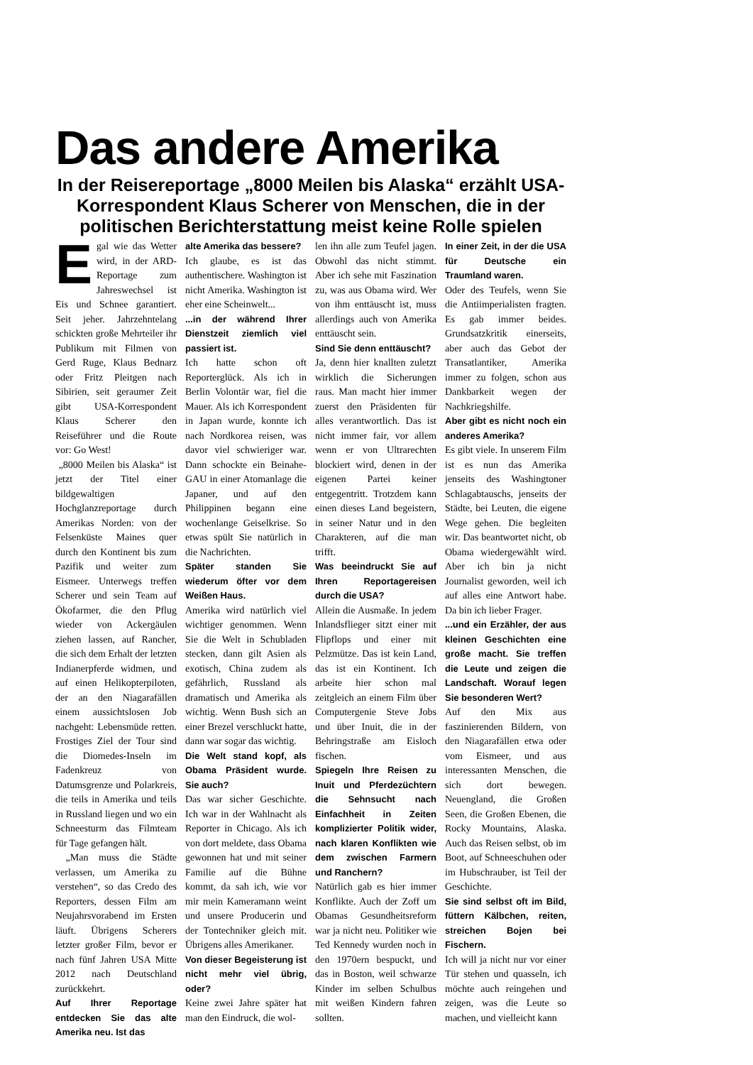Das andere Amerika
In der Reisereportage „8000 Meilen bis Alaska“ erzählt USA-Korrespondent Klaus Scherer von Menschen, die in der politischen Berichterstattung meist keine Rolle spielen
Egal wie das Wetter wird, in der ARD-Reportage zum Jahreswechsel ist Eis und Schnee garantiert. Seit jeher. Jahrzehntelang schickten große Mehrteiler ihr Publikum mit Filmen von Gerd Ruge, Klaus Bednarz oder Fritz Pleitgen nach Sibirien, seit geraumer Zeit gibt USA-Korrespondent Klaus Scherer den Reiseführer und die Route vor: Go West!
„8000 Meilen bis Alaska“ ist jetzt der Titel einer bildgewaltigen Hochglanzreportage durch Amerikas Norden: von der Felsenküste Maines quer durch den Kontinent bis zum Pazifik und weiter zum Eismeer. Unterwegs treffen Scherer und sein Team auf Ökofarmer, die den Pflug wieder von Ackergäulen ziehen lassen, auf Rancher, die sich dem Erhalt der letzten Indianerpferde widmen, und auf einen Helikopterpiloten, der an den Niagarafällen einem aussichtslosen Job nachgeht: Lebensmüde retten. Frostiges Ziel der Tour sind die Diomedes-Inseln im Fadenkreuz von Datumsgrenze und Polarkreis, die teils in Amerika und teils in Russland liegen und wo ein Schneesturm das Filmteam für Tage gefangen hält.
„Man muss die Städte verlassen, um Amerika zu verstehen“, so das Credo des Reporters, dessen Film am Neujahrsvorabend im Ersten läuft. Übrigens Scherers letzter großer Film, bevor er nach fünf Jahren USA Mitte 2012 nach Deutschland zurückkehrt.
Auf Ihrer Reportage entdecken Sie das alte Amerika neu. Ist das
alte Amerika das bessere?
Ich glaube, es ist das authentischere. Washington ist nicht Amerika. Washington ist eher eine Scheinwelt...
...in der während Ihrer Dienstzeit ziemlich viel passiert ist.
Ich hatte schon oft Reporterglück. Als ich in Berlin Volontär war, fiel die Mauer. Als ich Korrespondent in Japan wurde, konnte ich nach Nordkorea reisen, was davor viel schwieriger war. Dann schockte ein Beinahe-GAU in einer Atomanlage die Japaner, und auf den Philippinen begann eine wochenlange Geiselkrise. So etwas spült Sie natürlich in die Nachrichten.
Später standen Sie wiederum öfter vor dem Weißen Haus.
Amerika wird natürlich viel wichtiger genommen. Wenn Sie die Welt in Schubladen stecken, dann gilt Asien als exotisch, China zudem als gefährlich, Russland als dramatisch und Amerika als wichtig. Wenn Bush sich an einer Brezel verschluckt hatte, dann war sogar das wichtig.
Die Welt stand kopf, als Obama Präsident wurde. Sie auch?
Das war sicher Geschichte. Ich war in der Wahlnacht als Reporter in Chicago. Als ich von dort meldete, dass Obama gewonnen hat und mit seiner Familie auf die Bühne kommt, da sah ich, wie vor mir mein Kameramann weint und unsere Producerin und der Tontechniker gleich mit. Übrigens alles Amerikaner.
Von dieser Begeisterung ist nicht mehr viel übrig, oder?
Keine zwei Jahre später hat man den Eindruck, die wol-
len ihn alle zum Teufel jagen. Obwohl das nicht stimmt. Aber ich sehe mit Faszination zu, was aus Obama wird. Wer von ihm enttäuscht ist, muss allerdings auch von Amerika enttäuscht sein.
Sind Sie denn enttäuscht?
Ja, denn hier knallten zuletzt wirklich die Sicherungen raus. Man macht hier immer zuerst den Präsidenten für alles verantwortlich. Das ist nicht immer fair, vor allem wenn er von Ultrarechten blockiert wird, denen in der eigenen Partei keiner entgegentritt. Trotzdem kann einen dieses Land begeistern, in seiner Natur und in den Charakteren, auf die man trifft.
Was beeindruckt Sie auf Ihren Reportagereisen durch die USA?
Allein die Ausmaße. In jedem Inlandsflieger sitzt einer mit Flipflops und einer mit Pelzmütze. Das ist kein Land, das ist ein Kontinent. Ich arbeite hier schon mal zeitgleich an einem Film über Computergenie Steve Jobs und über Inuit, die in der Behringstraße am Eisloch fischen.
Spiegeln Ihre Reisen zu Inuit und Pferdezüchtern die Sehnsucht nach Einfachheit in Zeiten komplizierter Politik wider, nach klaren Konflikten wie dem zwischen Farmern und Ranchern?
Natürlich gab es hier immer Konflikte. Auch der Zoff um Obamas Gesundheitsreform war ja nicht neu. Politiker wie Ted Kennedy wurden noch in den 1970ern bespuckt, und das in Boston, weil schwarze Kinder im selben Schulbus mit weißen Kindern fahren sollten.
In einer Zeit, in der die USA für Deutsche ein Traumland waren.
Oder des Teufels, wenn Sie die Antiimperialisten fragten. Es gab immer beides. Grundsatzkritik einerseits, aber auch das Gebot der Transatlantiker, Amerika immer zu folgen, schon aus Dankbarkeit wegen der Nachkriegshilfe.
Aber gibt es nicht noch ein anderes Amerika?
Es gibt viele. In unserem Film ist es nun das Amerika jenseits des Washingtoner Schlagabtauschs, jenseits der Städte, bei Leuten, die eigene Wege gehen. Die begleiten wir. Das beantwortet nicht, ob Obama wiedergewählt wird. Aber ich bin ja nicht Journalist geworden, weil ich auf alles eine Antwort habe. Da bin ich lieber Frager.
...und ein Erzähler, der aus kleinen Geschichten eine große macht. Sie treffen die Leute und zeigen die Landschaft. Worauf legen Sie besonderen Wert?
Auf den Mix aus faszinierenden Bildern, von den Niagarafällen etwa oder vom Eismeer, und aus interessanten Menschen, die sich dort bewegen. Neuengland, die Großen Seen, die Großen Ebenen, die Rocky Mountains, Alaska. Auch das Reisen selbst, ob im Boot, auf Schneeschuhen oder im Hubschrauber, ist Teil der Geschichte.
Sie sind selbst oft im Bild, füttern Kälbchen, reiten, streichen Bojen bei Fischern.
Ich will ja nicht nur vor einer Tür stehen und quasseln, ich möchte auch reingehen und zeigen, was die Leute so machen, und vielleicht kann